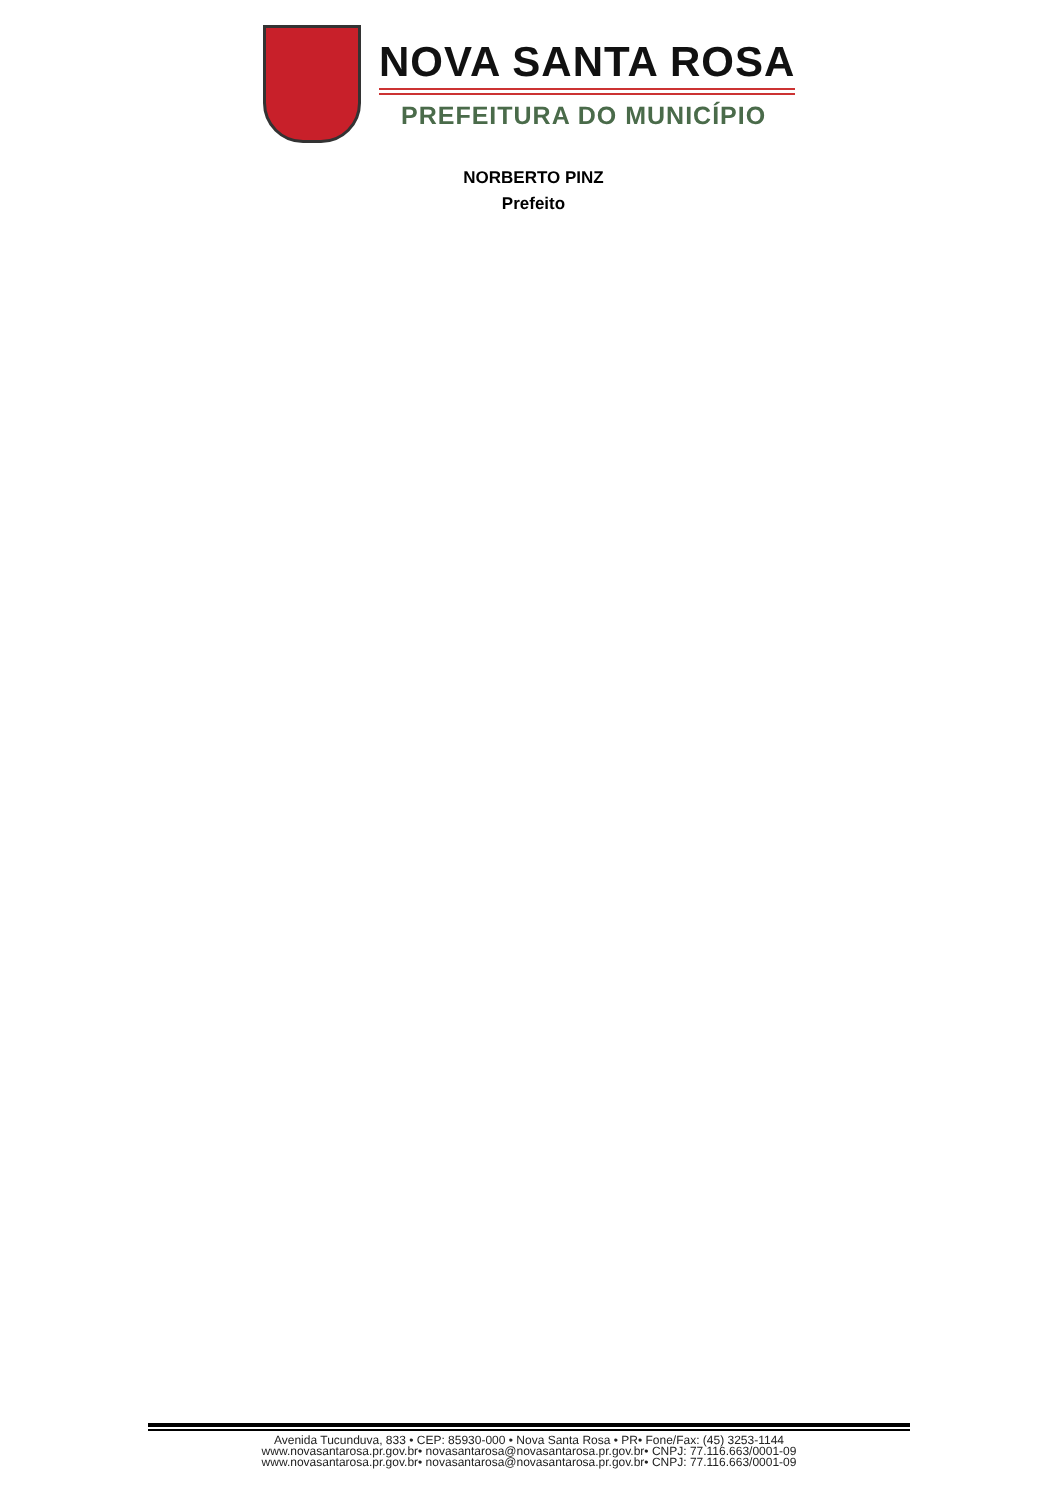NOVA SANTA ROSA
PREFEITURA DO MUNICÍPIO
NORBERTO PINZ
Prefeito
Avenida Tucunduva, 833 • CEP: 85930-000 • Nova Santa Rosa • PR• Fone/Fax: (45) 3253-1144
www.novasantarosa.pr.gov.br• novasantarosa@novasantarosa.pr.gov.br• CNPJ: 77.116.663/0001-09
www.novasantarosa.pr.gov.br• novasantarosa@novasantarosa.pr.gov.br• CNPJ: 77.116.663/0001-09